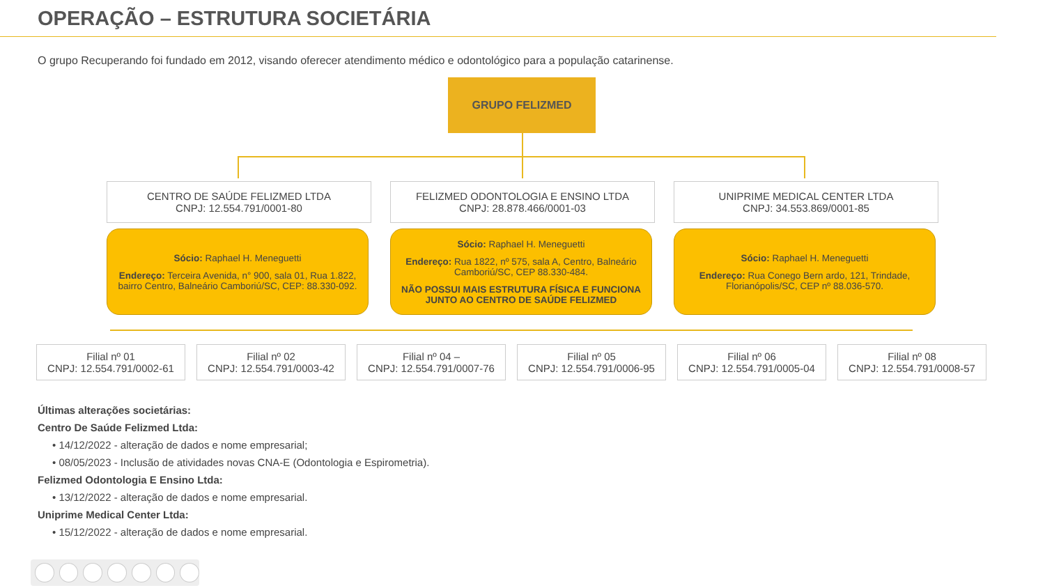OPERAÇÃO – ESTRUTURA SOCIETÁRIA
O grupo Recuperando foi fundado em 2012, visando oferecer atendimento médico e odontológico para a população catarinense.
GRUPO FELIZMED
CENTRO DE SAÚDE FELIZMED LTDA
CNPJ: 12.554.791/0001-80
FELIZMED ODONTOLOGIA E ENSINO LTDA
CNPJ: 28.878.466/0001-03
UNIPRIME MEDICAL CENTER LTDA
CNPJ: 34.553.869/0001-85
Sócio: Raphael H. Meneguetti
Endereço: Terceira Avenida, n° 900, sala 01, Rua 1.822, bairro Centro, Balneário Camboriú/SC, CEP: 88.330-092.
Sócio: Raphael H. Meneguetti
Endereço: Rua 1822, nº 575, sala A, Centro, Balneário Camboriú/SC, CEP 88.330-484.
NÃO POSSUI MAIS ESTRUTURA FÍSICA E FUNCIONA JUNTO AO CENTRO DE SAÚDE FELIZMED
Sócio: Raphael H. Meneguetti
Endereço: Rua Conego Bern ardo, 121, Trindade, Florianópolis/SC, CEP nº 88.036-570.
Filial nº 01
CNPJ: 12.554.791/0002-61
Filial nº 02
CNPJ: 12.554.791/0003-42
Filial nº 04 –
CNPJ: 12.554.791/0007-76
Filial nº 05
CNPJ: 12.554.791/0006-95
Filial nº 06
CNPJ: 12.554.791/0005-04
Filial nº 08
CNPJ: 12.554.791/0008-57
Últimas alterações societárias:
Centro De Saúde Felizmed Ltda:
• 14/12/2022 - alteração de dados e nome empresarial;
• 08/05/2023 - Inclusão de atividades novas CNA-E (Odontologia e Espirometria).
Felizmed Odontologia E Ensino Ltda:
• 13/12/2022 - alteração de dados e nome empresarial.
Uniprime Medical Center Ltda:
• 15/12/2022 - alteração de dados e nome empresarial.